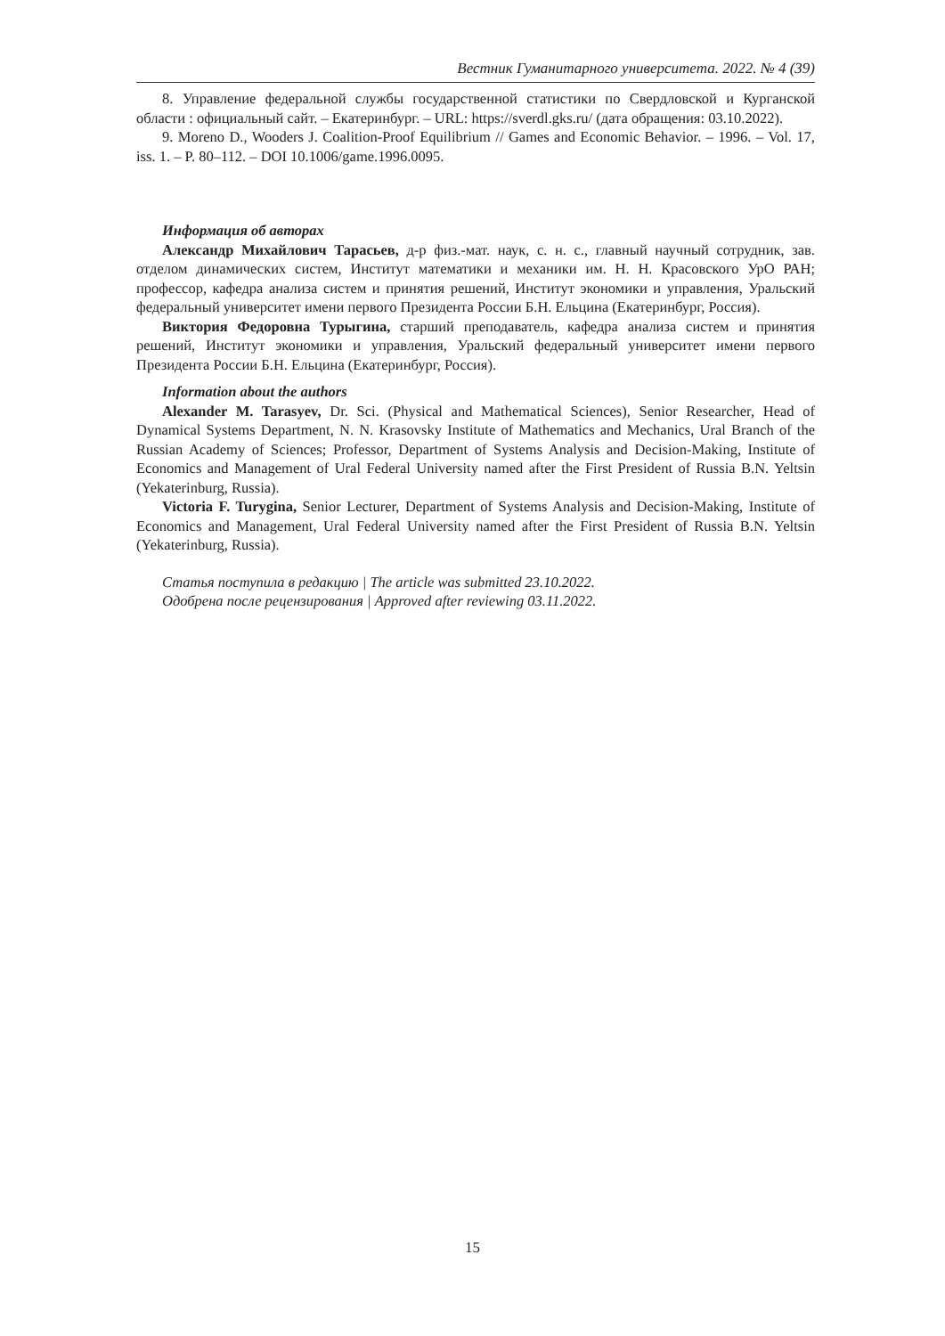Вестник Гуманитарного университета. 2022. № 4 (39)
8. Управление федеральной службы государственной статистики по Свердловской и Курганской области : официальный сайт. – Екатеринбург. – URL: https://sverdl.gks.ru/ (дата обращения: 03.10.2022).
9. Moreno D., Wooders J. Coalition-Proof Equilibrium // Games and Economic Behavior. – 1996. – Vol. 17, iss. 1. – P. 80–112. – DOI 10.1006/game.1996.0095.
Информация об авторах
Александр Михайлович Тарасьев, д-р физ.-мат. наук, с. н. с., главный научный сотрудник, зав. отделом динамических систем, Институт математики и механики им. Н. Н. Красовского УрО РАН; профессор, кафедра анализа систем и принятия решений, Институт экономики и управления, Уральский федеральный университет имени первого Президента России Б.Н. Ельцина (Екатеринбург, Россия).
Виктория Федоровна Турыгина, старший преподаватель, кафедра анализа систем и принятия решений, Институт экономики и управления, Уральский федеральный университет имени первого Президента России Б.Н. Ельцина (Екатеринбург, Россия).
Information about the authors
Alexander M. Tarasyev, Dr. Sci. (Physical and Mathematical Sciences), Senior Researcher, Head of Dynamical Systems Department, N. N. Krasovsky Institute of Mathematics and Mechanics, Ural Branch of the Russian Academy of Sciences; Professor, Department of Systems Analysis and Decision-Making, Institute of Economics and Management of Ural Federal University named after the First President of Russia B.N. Yeltsin (Yekaterinburg, Russia).
Victoria F. Turygina, Senior Lecturer, Department of Systems Analysis and Decision-Making, Institute of Economics and Management, Ural Federal University named after the First President of Russia B.N. Yeltsin (Yekaterinburg, Russia).
Статья поступила в редакцию | The article was submitted 23.10.2022.
Одобрена после рецензирования | Approved after reviewing 03.11.2022.
15